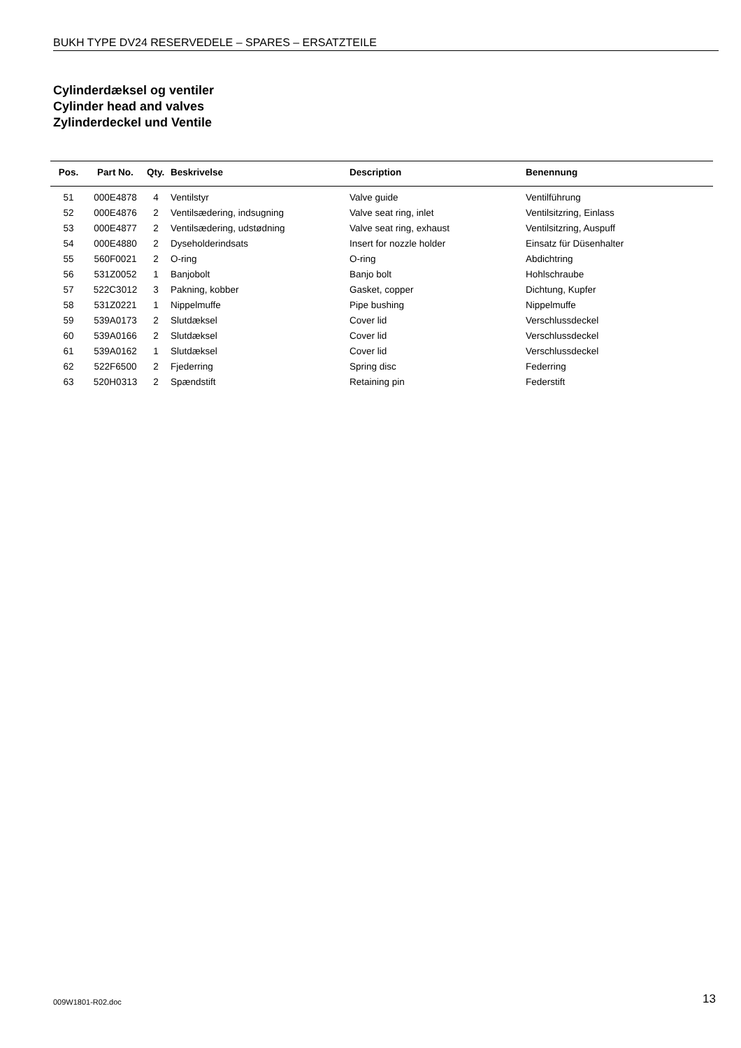BUKH TYPE DV24 RESERVEDELE – SPARES – ERSATZTEILE
Cylinderdæksel og ventiler
Cylinder head and valves
Zylinderdeckel und Ventile
| Pos. | Part No. | Qty. | Beskrivelse | Description | Benennung |
| --- | --- | --- | --- | --- | --- |
| 51 | 000E4878 | 4 | Ventilstyr | Valve guide | Ventilführung |
| 52 | 000E4876 | 2 | Ventilsædering, indsugning | Valve seat ring, inlet | Ventilsitzring, Einlass |
| 53 | 000E4877 | 2 | Ventilsædering, udstødning | Valve seat ring, exhaust | Ventilsitzring, Auspuff |
| 54 | 000E4880 | 2 | Dyseholderindsats | Insert for nozzle holder | Einsatz für Düsenhalter |
| 55 | 560F0021 | 2 | O-ring | O-ring | Abdichtring |
| 56 | 531Z0052 | 1 | Banjobolt | Banjo bolt | Hohlschraube |
| 57 | 522C3012 | 3 | Pakning, kobber | Gasket, copper | Dichtung, Kupfer |
| 58 | 531Z0221 | 1 | Nippelmuffe | Pipe bushing | Nippelmuffe |
| 59 | 539A0173 | 2 | Slutdæksel | Cover lid | Verschlussdeckel |
| 60 | 539A0166 | 2 | Slutdæksel | Cover lid | Verschlussdeckel |
| 61 | 539A0162 | 1 | Slutdæksel | Cover lid | Verschlussdeckel |
| 62 | 522F6500 | 2 | Fjederring | Spring disc | Federring |
| 63 | 520H0313 | 2 | Spændstift | Retaining pin | Federstift |
009W1801-R02.doc 13